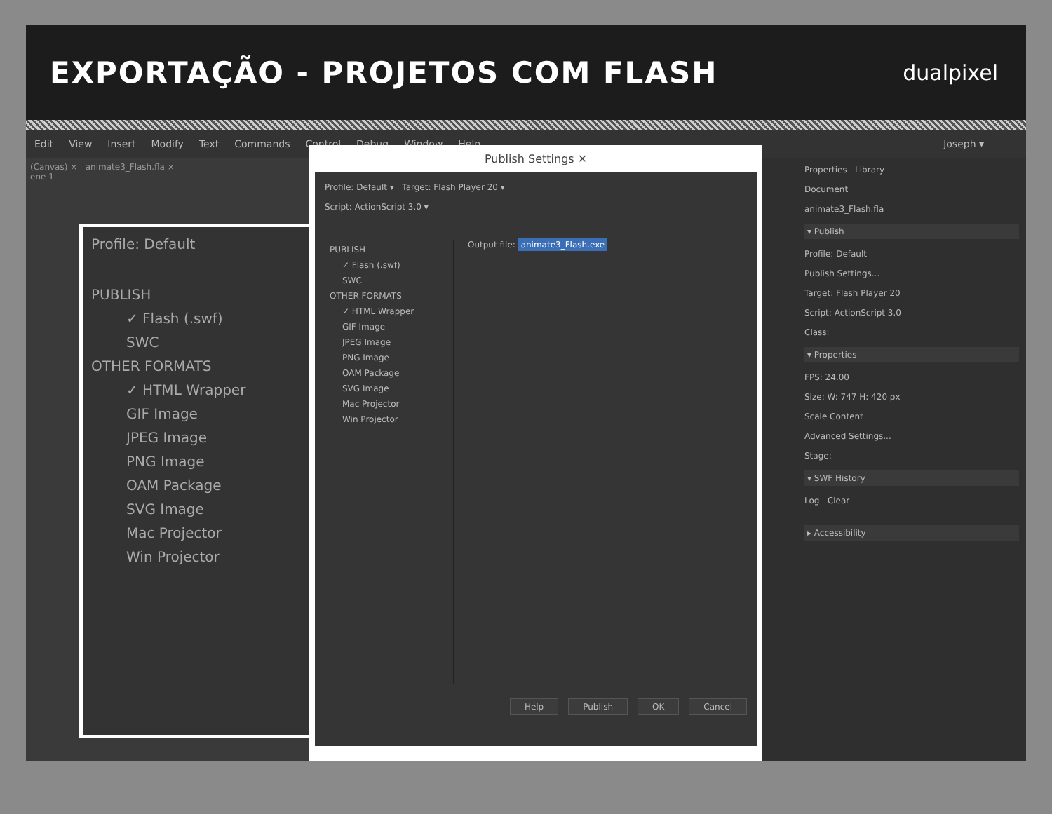EXPORTAÇÃO - PROJETOS COM FLASH
dualpixel
Edit View Insert Modify Text Commands Control Debug Window Help Joseph ▾
(Canvas) × animate3_Flash.fla ×
ene 1
Profile: Default
PUBLISH
✓ Flash (.swf)
SWC
OTHER FORMATS
✓ HTML Wrapper
GIF Image
JPEG Image
PNG Image
OAM Package
SVG Image
Mac Projector
Win Projector
Publish Settings ✕
Profile: Default ▾ Target: Flash Player 20 ▾
Script: ActionScript 3.0 ▾
PUBLISH
✓ Flash (.swf)
SWC
OTHER FORMATS
✓ HTML Wrapper
GIF Image
JPEG Image
PNG Image
OAM Package
SVG Image
Mac Projector
Win Projector
Output file: animate3_Flash.exe
Help Publish OK Cancel
Properties Library
Document
animate3_Flash.fla
▾ Publish
Profile: Default
Publish Settings...
Target: Flash Player 20
Script: ActionScript 3.0
Class:
▾ Properties
FPS: 24.00
Size: W: 747 H: 420 px
Scale Content
Advanced Settings...
Stage:
▾ SWF History
Log Clear
▸ Accessibility